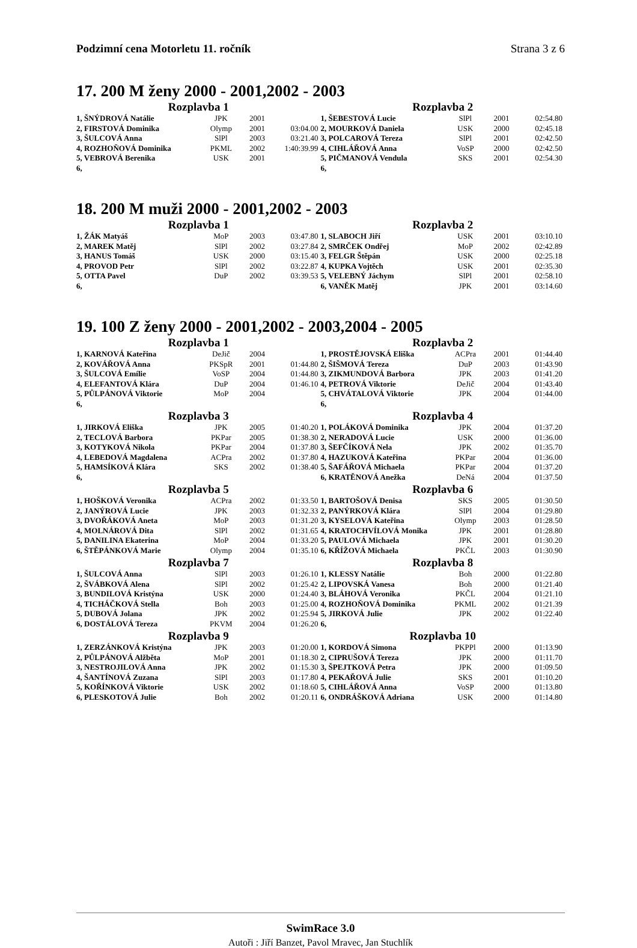Podzimní cena Motorletu 11. ročník Strana 3 z 6
17. 200 M ženy 2000 - 2001,2002 - 2003
| Rozplavba 1 | | | | Rozplavba 2 | | | |
| --- | --- | --- | --- | --- | --- | --- | --- |
| 1, ŠNÝDROVÁ Natálie | JPK | 2001 | | 1, ŠEBESTOVÁ Lucie | SlPl | 2001 | 02:54.80 |
| 2, FIRSTOVÁ Dominika | Olymp | 2001 | 03:04.00 | 2, MOURKOVÁ Daniela | USK | 2000 | 02:45.18 |
| 3, ŠULCOVÁ Anna | SlPl | 2003 | 03:21.40 | 3, POLCAROVÁ Tereza | SlPl | 2001 | 02:42.50 |
| 4, ROZHOŇOVÁ Dominika | PKML | 2002 | 1:40:39.99 | 4, CIHLÁŘOVÁ Anna | VoSP | 2000 | 02:42.50 |
| 5, VEBROVÁ Berenika | USK | 2001 | | 5, PIČMANOVÁ Vendula | SKS | 2001 | 02:54.30 |
| 6, | | | | 6, | | | |
18. 200 M muži 2000 - 2001,2002 - 2003
| Rozplavba 1 | | | | Rozplavba 2 | | | |
| --- | --- | --- | --- | --- | --- | --- | --- |
| 1, ŽÁK Matyáš | MoP | 2003 | 03:47.80 | 1, SLABOCH Jiří | USK | 2001 | 03:10.10 |
| 2, MAREK Matěj | SlPl | 2002 | 03:27.84 | 2, SMRČEK Ondřej | MoP | 2002 | 02:42.89 |
| 3, HANUS Tomáš | USK | 2000 | 03:15.40 | 3, FELGR Štěpán | USK | 2000 | 02:25.18 |
| 4, PROVOD Petr | SlPl | 2002 | 03:22.87 | 4, KUPKA Vojtěch | USK | 2001 | 02:35.30 |
| 5, OTTA Pavel | DuP | 2002 | 03:39.53 | 5, VELEBNÝ Jáchym | SlPl | 2001 | 02:58.10 |
| 6, | | | | 6, VANĚK Matěj | JPK | 2001 | 03:14.60 |
19. 100 Z ženy 2000 - 2001,2002 - 2003,2004 - 2005
| Rozplavba 1 | | | | Rozplavba 2 | | | |
| --- | --- | --- | --- | --- | --- | --- | --- |
| 1, KARNOVÁ Kateřina | DeJič | 2004 | | 1, PROSTĚJOVSKÁ Eliška | ACPra | 2001 | 01:44.40 |
| 2, KOVÁŘOVÁ Anna | PKSpR | 2001 | 01:44.80 | 2, ŠIŠMOVÁ Tereza | DuP | 2003 | 01:43.90 |
| 3, ŠULCOVÁ Emílie | VoSP | 2004 | 01:44.80 | 3, ZIKMUNDOVÁ Barbora | JPK | 2003 | 01:41.20 |
| 4, ELEFANTOVÁ Klára | DuP | 2004 | 01:46.10 | 4, PETROVÁ Viktorie | DeJič | 2004 | 01:43.40 |
| 5, PŮLPÁNOVÁ Viktorie | MoP | 2004 | | 5, CHVÁTALOVÁ Viktorie | JPK | 2004 | 01:44.00 |
| 6, | | | | 6, | | | |
| Rozplavba 3 | | | | Rozplavba 4 | | | |
| 1, JIRKOVÁ Eliška | JPK | 2005 | 01:40.20 | 1, POLÁKOVÁ Dominika | JPK | 2004 | 01:37.20 |
| 2, TECLOVÁ Barbora | PKPar | 2005 | 01:38.30 | 2, NERADOVÁ Lucie | USK | 2000 | 01:36.00 |
| 3, KOTYKOVÁ Nikola | PKPar | 2004 | 01:37.80 | 3, ŠEFČÍKOVÁ Nela | JPK | 2002 | 01:35.70 |
| 4, LEBEDOVÁ Magdalena | ACPra | 2002 | 01:37.80 | 4, HAZUKOVÁ Kateřina | PKPar | 2004 | 01:36.00 |
| 5, HAMSÍKOVÁ Klára | SKS | 2002 | 01:38.40 | 5, ŠAFÁŘOVÁ Michaela | PKPar | 2004 | 01:37.20 |
| 6, | | | | 6, KRATĚNOVÁ Anežka | DeNá | 2004 | 01:37.50 |
| Rozplavba 5 | | | | Rozplavba 6 | | | |
| 1, HOŠKOVÁ Veronika | ACPra | 2002 | 01:33.50 | 1, BARTOŠOVÁ Denisa | SKS | 2005 | 01:30.50 |
| 2, JANÝROVÁ Lucie | JPK | 2003 | 01:32.33 | 2, PANÝRKOVÁ Klára | SlPl | 2004 | 01:29.80 |
| 3, DVOŘÁKOVÁ Aneta | MoP | 2003 | 01:31.20 | 3, KYSELOVÁ Kateřina | Olymp | 2003 | 01:28.50 |
| 4, MOLNÁROVÁ Dita | SlPl | 2002 | 01:31.65 | 4, KRATOCHVÍLOVÁ Monika | JPK | 2001 | 01:28.80 |
| 5, DANILINA Ekaterina | MoP | 2004 | 01:33.20 | 5, PAULOVÁ Michaela | JPK | 2001 | 01:30.20 |
| 6, ŠTĚPÁNKOVÁ Marie | Olymp | 2004 | 01:35.10 | 6, KŘÍŽOVÁ Michaela | PKČL | 2003 | 01:30.90 |
| Rozplavba 7 | | | | Rozplavba 8 | | | |
| 1, ŠULCOVÁ Anna | SlPl | 2003 | 01:26.10 | 1, KLESSY Natálie | Boh | 2000 | 01:22.80 |
| 2, ŠVÁBKOVÁ Alena | SlPl | 2002 | 01:25.42 | 2, LIPOVSKÁ Vanesa | Boh | 2000 | 01:21.40 |
| 3, BUNDILOVÁ Kristýna | USK | 2000 | 01:24.40 | 3, BLÁHOVÁ Veronika | PKČL | 2004 | 01:21.10 |
| 4, TICHÁČKOVÁ Stella | Boh | 2003 | 01:25.00 | 4, ROZHOŇOVÁ Dominika | PKML | 2002 | 01:21.39 |
| 5, DUBOVÁ Jolana | JPK | 2002 | 01:25.94 | 5, JIRKOVÁ Julie | JPK | 2002 | 01:22.40 |
| 6, DOSTÁLOVÁ Tereza | PKVM | 2004 | 01:26.20 | 6, | | | |
| Rozplavba 9 | | | | Rozplavba 10 | | | |
| 1, ZERZÁNKOVÁ Kristýna | JPK | 2003 | 01:20.00 | 1, KORDOVÁ Simona | PKPPl | 2000 | 01:13.90 |
| 2, PŮLPÁNOVÁ Alžběta | MoP | 2001 | 01:18.30 | 2, CIPRUŠOVÁ Tereza | JPK | 2000 | 01:11.70 |
| 3, NESTROJILOVÁ Anna | JPK | 2002 | 01:15.30 | 3, ŠPEJTKOVÁ Petra | JPK | 2000 | 01:09.50 |
| 4, ŠANTÍNOVÁ Zuzana | SlPl | 2003 | 01:17.80 | 4, PEKAŘOVÁ Julie | SKS | 2001 | 01:10.20 |
| 5, KOŘÍNKOVÁ Viktorie | USK | 2002 | 01:18.60 | 5, CIHLÁŘOVÁ Anna | VoSP | 2000 | 01:13.80 |
| 6, PLESKOTOVÁ Julie | Boh | 2002 | 01:20.11 | 6, ONDRÁŠKOVÁ Adriana | USK | 2000 | 01:14.80 |
SwimRace 3.0
Autoři : Jiří Banzet, Pavol Mravec, Jan Stuchlík